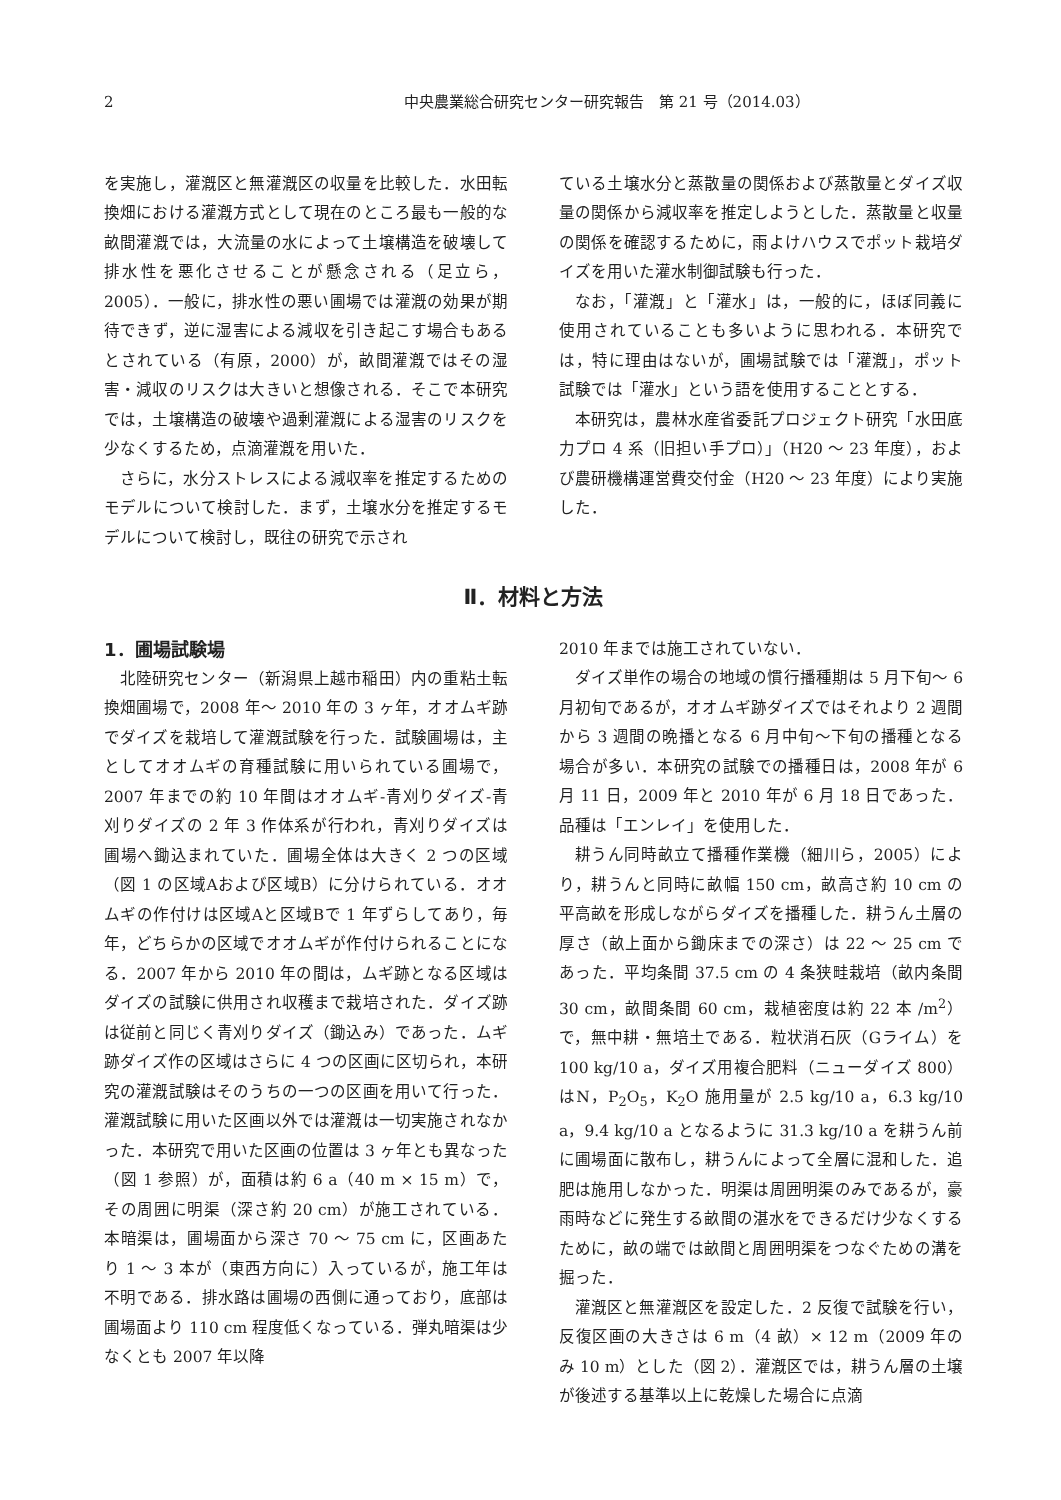2 中央農業総合研究センター研究報告　第 21 号（2014.03）
を実施し，灌漑区と無灌漑区の収量を比較した．水田転換畑における灌漑方式として現在のところ最も一般的な畝間灌漑では，大流量の水によって土壌構造を破壊して排水性を悪化させることが懸念される（足立ら，2005）．一般に，排水性の悪い圃場では灌漑の効果が期待できず，逆に湿害による減収を引き起こす場合もあるとされている（有原，2000）が，畝間灌漑ではその湿害・減収のリスクは大きいと想像される．そこで本研究では，土壌構造の破壊や過剰灌漑による湿害のリスクを少なくするため，点滴灌漑を用いた．
さらに，水分ストレスによる減収率を推定するためのモデルについて検討した．まず，土壌水分を推定するモデルについて検討し，既往の研究で示され
ている土壌水分と蒸散量の関係および蒸散量とダイズ収量の関係から減収率を推定しようとした．蒸散量と収量の関係を確認するために，雨よけハウスでポット栽培ダイズを用いた灌水制御試験も行った．
なお，「灌漑」と「灌水」は，一般的に，ほぼ同義に使用されていることも多いように思われる．本研究では，特に理由はないが，圃場試験では「灌漑」，ポット試験では「灌水」という語を使用することとする．
本研究は，農林水産省委託プロジェクト研究「水田底力プロ 4 系（旧担い手プロ）」（H20 ～ 23 年度），および農研機構運営費交付金（H20 ～ 23 年度）により実施した．
Ⅱ．材料と方法
1．圃場試験場
北陸研究センター（新潟県上越市稲田）内の重粘土転換畑圃場で，2008 年～ 2010 年の 3 ヶ年，オオムギ跡でダイズを栽培して灌漑試験を行った．試験圃場は，主としてオオムギの育種試験に用いられている圃場で，2007 年までの約 10 年間はオオムギ-青刈りダイズ-青刈りダイズの 2 年 3 作体系が行われ，青刈りダイズは圃場へ鋤込まれていた．圃場全体は大きく 2 つの区域（図 1 の区域Aおよび区域B）に分けられている．オオムギの作付けは区域Aと区域Bで 1 年ずらしてあり，毎年，どちらかの区域でオオムギが作付けられることになる．2007 年から 2010 年の間は，ムギ跡となる区域はダイズの試験に供用され収穫まで栽培された．ダイズ跡は従前と同じく青刈りダイズ（鋤込み）であった．ムギ跡ダイズ作の区域はさらに 4 つの区画に区切られ，本研究の灌漑試験はそのうちの一つの区画を用いて行った．灌漑試験に用いた区画以外では灌漑は一切実施されなかった．本研究で用いた区画の位置は 3 ヶ年とも異なった（図 1 参照）が，面積は約 6 a（40 m × 15 m）で，その周囲に明渠（深さ約 20 cm）が施工されている．本暗渠は，圃場面から深さ 70 ～ 75 cm に，区画あたり 1 ～ 3 本が（東西方向に）入っているが，施工年は不明である．排水路は圃場の西側に通っており，底部は圃場面より 110 cm 程度低くなっている．弾丸暗渠は少なくとも 2007 年以降
2010 年までは施工されていない．
ダイズ単作の場合の地域の慣行播種期は 5 月下旬～ 6 月初旬であるが，オオムギ跡ダイズではそれより 2 週間から 3 週間の晩播となる 6 月中旬～下旬の播種となる場合が多い．本研究の試験での播種日は，2008 年が 6 月 11 日，2009 年と 2010 年が 6 月 18 日であった．品種は「エンレイ」を使用した．
耕うん同時畝立て播種作業機（細川ら，2005）により，耕うんと同時に畝幅 150 cm，畝高さ約 10 cm の平高畝を形成しながらダイズを播種した．耕うん土層の厚さ（畝上面から鋤床までの深さ）は 22 ～ 25 cm であった．平均条間 37.5 cm の 4 条狭畦栽培（畝内条間 30 cm，畝間条間 60 cm，栽植密度は約 22 本 /m<sup>2</sup>）で，無中耕・無培土である．粒状消石灰（Gライム）を 100 kg/10 a，ダイズ用複合肥料（ニューダイズ 800）はN，P<sub>2</sub>O<sub>5</sub>，K<sub>2</sub>O 施用量が 2.5 kg/10 a，6.3 kg/10 a，9.4 kg/10 a となるように 31.3 kg/10 a を耕うん前に圃場面に散布し，耕うんによって全層に混和した．追肥は施用しなかった．明渠は周囲明渠のみであるが，豪雨時などに発生する畝間の湛水をできるだけ少なくするために，畝の端では畝間と周囲明渠をつなぐための溝を掘った．
灌漑区と無灌漑区を設定した．2 反復で試験を行い，反復区画の大きさは 6 m（4 畝）× 12 m（2009 年のみ 10 m）とした（図 2）．灌漑区では，耕うん層の土壌が後述する基準以上に乾燥した場合に点滴